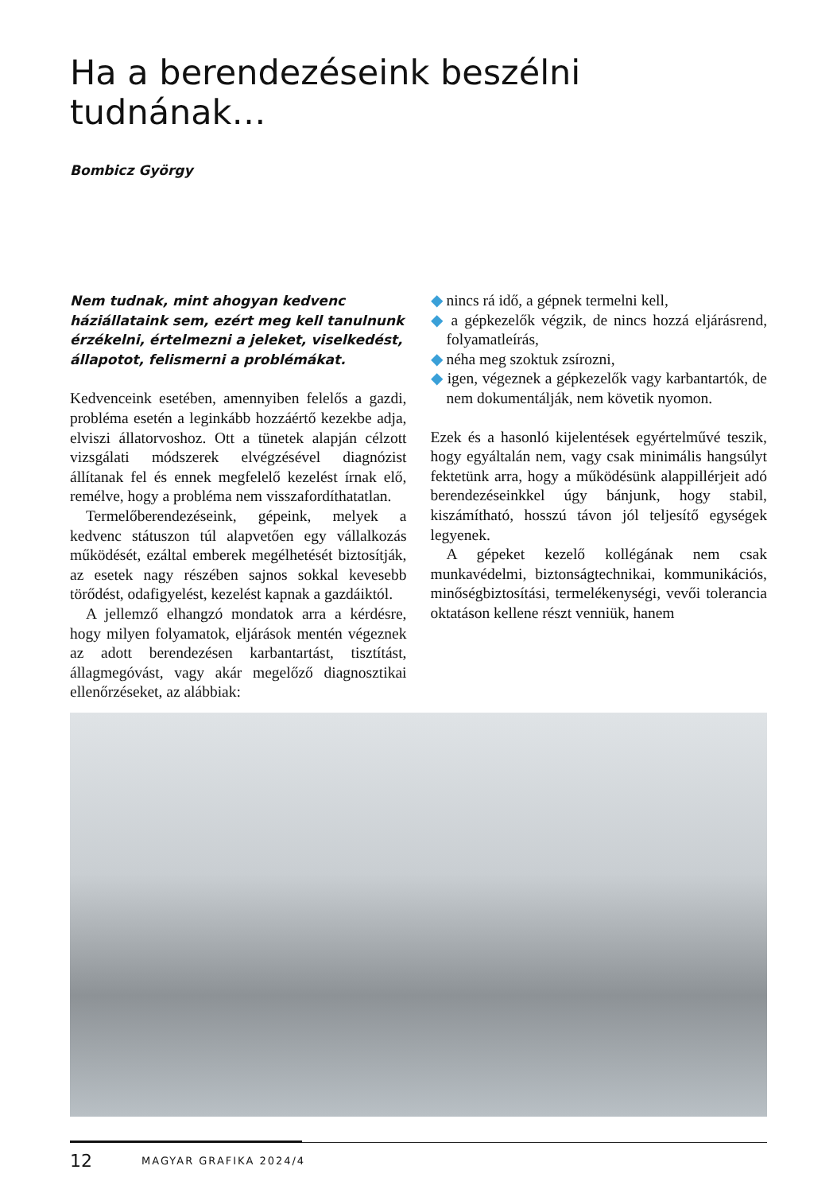Ha a berendezéseink beszélni tudnának…
Bombicz György
Nem tudnak, mint ahogyan kedvenc háziállataink sem, ezért meg kell tanulnunk érzékelni, értelmezni a jeleket, viselkedést, állapotot, felismerni a problémákat.
Kedvenceink esetében, amennyiben felelős a gazdi, probléma esetén a leginkább hozzáértő kezekbe adja, elviszi állatorvoshoz. Ott a tünetek alapján célzott vizsgálati módszerek elvégzésével diagnózist állítanak fel és ennek megfelelő kezelést írnak elő, remélve, hogy a probléma nem visszafordíthatatlan.
Termelőberendezéseink, gépeink, melyek a kedvenc státuszon túl alapvetően egy vállalkozás működését, ezáltal emberek megélhetését biztosítják, az esetek nagy részében sajnos sokkal kevesebb törődést, odafigyelést, kezelést kapnak a gazdáiktól.
A jellemző elhangzó mondatok arra a kérdésre, hogy milyen folyamatok, eljárások mentén végeznek az adott berendezésen karbantartást, tisztítást, állagmegóvást, vagy akár megelőző diagnosztikai ellenőrzéseket, az alábbiak:
◆ nincs rá idő, a gépnek termelni kell,
◆ a gépkezelők végzik, de nincs hozzá eljárásrend, folyamatleírás,
◆ néha meg szoktuk zsírozni,
◆ igen, végeznek a gépkezelők vagy karbantartók, de nem dokumentálják, nem követik nyomon.
Ezek és a hasonló kijelentések egyértelművé teszik, hogy egyáltalán nem, vagy csak minimális hangsúlyt fektetünk arra, hogy a működésünk alappillérjeit adó berendezéseinkkel úgy bánjunk, hogy stabil, kiszámítható, hosszú távon jól teljesítő egységek legyenek.
A gépeket kezelő kollégának nem csak munkavédelmi, biztonságtechnikai, kommunikációs, minőségbiztosítási, termelékenységi, vevői tolerancia oktatáson kellene részt venniük, hanem
12 MAGYAR GRAFIKA 2024/4